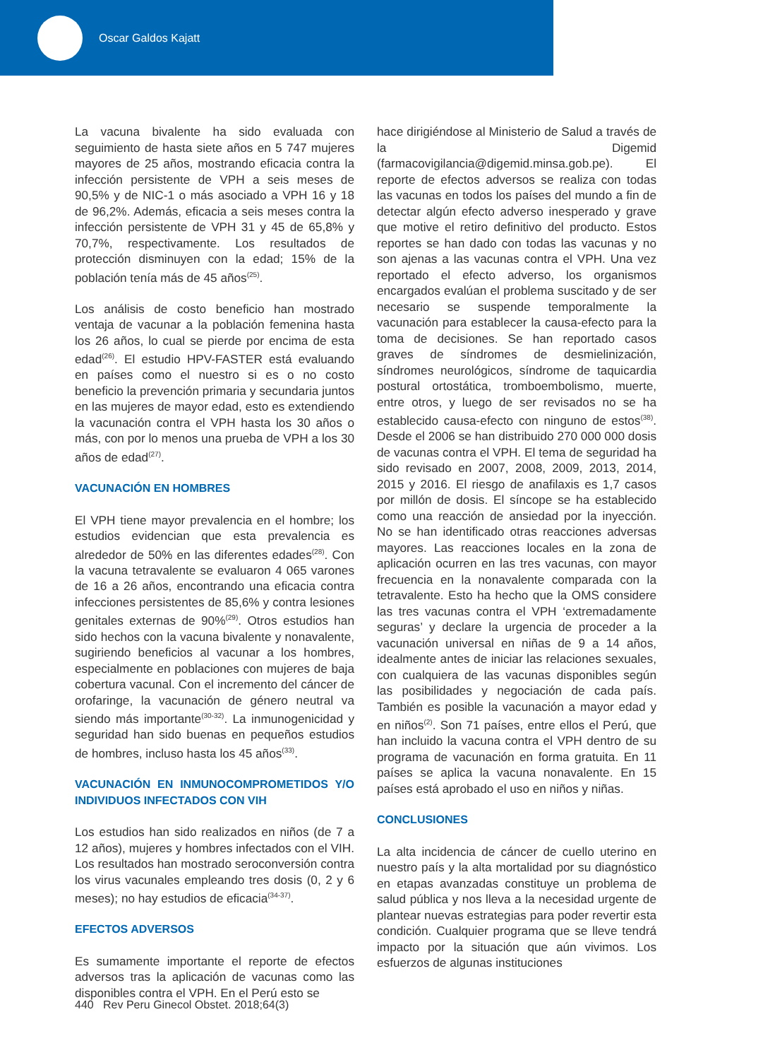Oscar Galdos Kajatt
La vacuna bivalente ha sido evaluada con seguimiento de hasta siete años en 5 747 mujeres mayores de 25 años, mostrando eficacia contra la infección persistente de VPH a seis meses de 90,5% y de NIC-1 o más asociado a VPH 16 y 18 de 96,2%. Además, eficacia a seis meses contra la infección persistente de VPH 31 y 45 de 65,8% y 70,7%, respectivamente. Los resultados de protección disminuyen con la edad; 15% de la población tenía más de 45 años<sup>(25)</sup>.
Los análisis de costo beneficio han mostrado ventaja de vacunar a la población femenina hasta los 26 años, lo cual se pierde por encima de esta edad<sup>(26)</sup>. El estudio HPV-FASTER está evaluando en países como el nuestro si es o no costo beneficio la prevención primaria y secundaria juntos en las mujeres de mayor edad, esto es extendiendo la vacunación contra el VPH hasta los 30 años o más, con por lo menos una prueba de VPH a los 30 años de edad<sup>(27)</sup>.
VACUNACIÓN EN HOMBRES
El VPH tiene mayor prevalencia en el hombre; los estudios evidencian que esta prevalencia es alrededor de 50% en las diferentes edades<sup>(28)</sup>. Con la vacuna tetravalente se evaluaron 4 065 varones de 16 a 26 años, encontrando una eficacia contra infecciones persistentes de 85,6% y contra lesiones genitales externas de 90%<sup>(29)</sup>. Otros estudios han sido hechos con la vacuna bivalente y nonavalente, sugiriendo beneficios al vacunar a los hombres, especialmente en poblaciones con mujeres de baja cobertura vacunal. Con el incremento del cáncer de orofaringe, la vacunación de género neutral va siendo más importante<sup>(30-32)</sup>. La inmunogenicidad y seguridad han sido buenas en pequeños estudios de hombres, incluso hasta los 45 años<sup>(33)</sup>.
VACUNACIÓN EN INMUNOCOMPROMETIDOS Y/O INDIVIDUOS INFECTADOS CON VIH
Los estudios han sido realizados en niños (de 7 a 12 años), mujeres y hombres infectados con el VIH. Los resultados han mostrado seroconversión contra los virus vacunales empleando tres dosis (0, 2 y 6 meses); no hay estudios de eficacia<sup>(34-37)</sup>.
EFECTOS ADVERSOS
Es sumamente importante el reporte de efectos adversos tras la aplicación de vacunas como las disponibles contra el VPH. En el Perú esto se
hace dirigiéndose al Ministerio de Salud a través de la Digemid (farmacovigilancia@digemid.minsa.gob.pe). El reporte de efectos adversos se realiza con todas las vacunas en todos los países del mundo a fin de detectar algún efecto adverso inesperado y grave que motive el retiro definitivo del producto. Estos reportes se han dado con todas las vacunas y no son ajenas a las vacunas contra el VPH. Una vez reportado el efecto adverso, los organismos encargados evalúan el problema suscitado y de ser necesario se suspende temporalmente la vacunación para establecer la causa-efecto para la toma de decisiones. Se han reportado casos graves de síndromes de desmielinización, síndromes neurológicos, síndrome de taquicardia postural ortostática, tromboembolismo, muerte, entre otros, y luego de ser revisados no se ha establecido causa-efecto con ninguno de estos<sup>(38)</sup>. Desde el 2006 se han distribuido 270 000 000 dosis de vacunas contra el VPH. El tema de seguridad ha sido revisado en 2007, 2008, 2009, 2013, 2014, 2015 y 2016. El riesgo de anafilaxis es 1,7 casos por millón de dosis. El síncope se ha establecido como una reacción de ansiedad por la inyección. No se han identificado otras reacciones adversas mayores. Las reacciones locales en la zona de aplicación ocurren en las tres vacunas, con mayor frecuencia en la nonavalente comparada con la tetravalente. Esto ha hecho que la OMS considere las tres vacunas contra el VPH ‘extremadamente seguras’ y declare la urgencia de proceder a la vacunación universal en niñas de 9 a 14 años, idealmente antes de iniciar las relaciones sexuales, con cualquiera de las vacunas disponibles según las posibilidades y negociación de cada país. También es posible la vacunación a mayor edad y en niños<sup>(2)</sup>. Son 71 países, entre ellos el Perú, que han incluido la vacuna contra el VPH dentro de su programa de vacunación en forma gratuita. En 11 países se aplica la vacuna nonavalente. En 15 países está aprobado el uso en niños y niñas.
CONCLUSIONES
La alta incidencia de cáncer de cuello uterino en nuestro país y la alta mortalidad por su diagnóstico en etapas avanzadas constituye un problema de salud pública y nos lleva a la necesidad urgente de plantear nuevas estrategias para poder revertir esta condición. Cualquier programa que se lleve tendrá impacto por la situación que aún vivimos. Los esfuerzos de algunas instituciones
440 Rev Peru Ginecol Obstet. 2018;64(3)